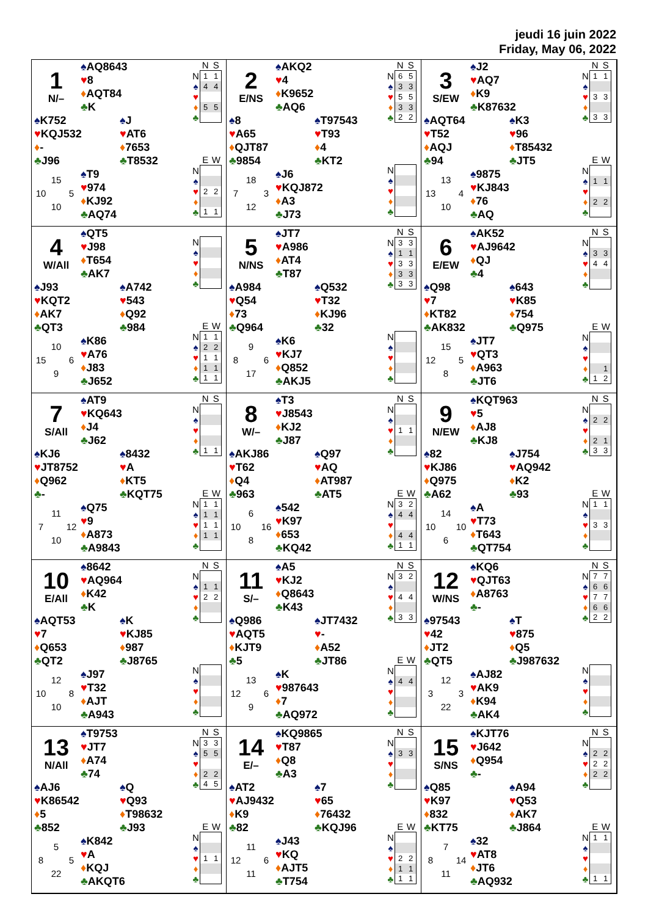jeudi 16 juin 2022
Friday, May 06, 2022
1
N/–
♠AQ8643
♥8
♦AQT84
♣K
♠K752
♥KQJ532
♦-
♣J96
♠J
♥AT6
♦7653
♣T8532
15 10 5 10
♠T9
♥974
♦KJ92
♣AQ74
| | N | S |
| --- | --- | --- |
| N | 1 | 1 |
| ♠ | 4 | 4 |
| ♥ | | |
| ♦ | 5 | 5 |
| ♣ | | |
| | E | W |
| --- | --- | --- |
| N | | |
| ♠ | | |
| ♥ | 2 | 2 |
| ♦ | | |
| ♣ | 1 | 1 |
2
E/NS
♠AKQ2
♥4
♦K9652
♣AQ6
♠8
♥A65
♦QJT87
♣9854
♠T97543
♥T93
♦4
♣KT2
18 7 3 12
♠J6
♥KQJ872
♦A3
♣J73
| | N | S |
| --- | --- | --- |
| N | 6 | 5 |
| ♠ | 3 | 3 |
| ♥ | 5 | 5 |
| ♦ | 3 | 3 |
| ♣ | 2 | 2 |
| N | | |
| ♠ | | |
| ♥ | | |
| ♦ | | |
| ♣ | | |
3
S/EW
♠J2
♥AQ7
♦K9
♣K87632
♠AQT64
♥T52
♦AQJ
♣94
♠K3
♥96
♦T85432
♣JT5
13 13 4 10
♠9875
♥KJ843
♦76
♣AQ
| | N | S |
| --- | --- | --- |
| N | 1 | 1 |
| ♠ | | |
| ♥ | 3 | 3 |
| ♦ | | |
| ♣ | 3 | 3 |
| | E | W |
| --- | --- | --- |
| N | | |
| ♠ | 1 | 1 |
| ♥ | | |
| ♦ | 2 | 2 |
| ♣ | | |
4
W/All
♠QT5
♥J98
♦T654
♣AK7
♠J93
♥KQT2
♦AK7
♣QT3
♠A742
♥543
♦Q92
♣984
10 15 6 9
♠K86
♥A76
♦J83
♣J652
| N | | |
| ♠ | | |
| ♥ | | |
| ♦ | | |
| ♣ | | |
| | E | W |
| --- | --- | --- |
| N | 1 | 1 |
| ♠ | 2 | 2 |
| ♥ | 1 | 1 |
| ♦ | 1 | 1 |
| ♣ | 1 | 1 |
5
N/NS
♠JT7
♥A986
♦AT4
♣T87
♠A984
♥Q54
♦73
♣Q964
♠Q532
♥T32
♦KJ96
♣32
9 8 6 17
♠K6
♥KJ7
♦Q852
♣AKJ5
| | N | S |
| --- | --- | --- |
| N | 3 | 3 |
| ♠ | 1 | 1 |
| ♥ | 3 | 3 |
| ♦ | 3 | 3 |
| ♣ | 3 | 3 |
| N | | |
| ♠ | | |
| ♥ | | |
| ♦ | | |
| ♣ | | |
6
E/EW
♠AK52
♥AJ9642
♦QJ
♣4
♠Q98
♥7
♦KT82
♣AK832
♠643
♥K85
♦754
♣Q975
15 12 5 8
♠JT7
♥QT3
♦A963
♣JT6
| | N | S |
| --- | --- | --- |
| N | | |
| ♠ | 3 | 3 |
| ♥ | 4 | 4 |
| ♦ | | |
| ♣ | | |
| | E | W |
| --- | --- | --- |
| N | | |
| ♠ | | |
| ♥ | | |
| ♦ | | 1 |
| ♣ | 1 | 2 |
7
S/All
♠AT9
♥KQ643
♦J4
♣J62
♠KJ6
♥JT8752
♦Q962
♣-
♠8432
♥A
♦KT5
♣KQT75
11 7 12 10
♠Q75
♥9
♦A873
♣A9843
| | N | S |
| --- | --- | --- |
| N | | |
| ♠ | | |
| ♥ | | |
| ♦ | | |
| ♣ | 1 | 1 |
| | E | W |
| --- | --- | --- |
| N | 1 | 1 |
| ♠ | 1 | 1 |
| ♥ | 1 | 1 |
| ♦ | 1 | 1 |
| ♣ | | |
8
W/–
♠T3
♥J8543
♦KJ2
♣J87
♠AKJ86
♥T62
♦Q4
♣963
♠Q97
♥AQ
♦AT987
♣AT5
6 10 16 8
♠542
♥K97
♦653
♣KQ42
| | N | S |
| --- | --- | --- |
| N | | |
| ♠ | | |
| ♥ | 1 | 1 |
| ♦ | | |
| ♣ | | |
| | E | W |
| --- | --- | --- |
| N | 3 | 2 |
| ♠ | 4 | 4 |
| ♥ | | |
| ♦ | 4 | 4 |
| ♣ | 1 | 1 |
9
N/EW
♠KQT963
♥5
♦AJ8
♣KJ8
♠82
♥KJ86
♦Q975
♣A62
♠J754
♥AQ942
♦K2
♣93
14 10 10 6
♠A
♥T73
♦T643
♣QT754
| | N | S |
| --- | --- | --- |
| N | | |
| ♠ | 2 | 2 |
| ♥ | | |
| ♦ | 2 | 1 |
| ♣ | 3 | 3 |
| | E | W |
| --- | --- | --- |
| N | 1 | 1 |
| ♠ | | |
| ♥ | 3 | 3 |
| ♦ | | |
| ♣ | | |
10
E/All
♠8642
♥AQ964
♦K42
♣K
♠AQT53
♥7
♦Q653
♣QT2
♠K
♥KJ85
♦987
♣J8765
12 10 8 10
♠J97
♥T32
♦AJT
♣A943
| | N | S |
| --- | --- | --- |
| N | | |
| ♠ | 1 | 1 |
| ♥ | 2 | 2 |
| ♦ | | |
| ♣ | | |
| N | | |
| ♠ | | |
| ♥ | | |
| ♦ | | |
| ♣ | | |
11
S/–
♠A5
♥KJ2
♦Q8643
♣K43
♠Q986
♥AQT5
♦KJT9
♣5
♠JT7432
♥-
♦A52
♣JT86
13 12 6 9
♠K
♥987643
♦7
♣AQ972
| | N | S |
| --- | --- | --- |
| N | 3 | 2 |
| ♠ | | |
| ♥ | 4 | 4 |
| ♦ | | |
| ♣ | 3 | 3 |
| | E | W |
| --- | --- | --- |
| N | | |
| ♠ | 4 | 4 |
| ♥ | | |
| ♦ | | |
| ♣ | | |
12
W/NS
♠KQ6
♥QJT63
♦A8763
♣-
♠97543
♥42
♦JT2
♣QT5
♠T
♥875
♦Q5
♣J987632
12 3 3 22
♠AJ82
♥AK9
♦K94
♣AK4
| | N | S |
| --- | --- | --- |
| N | 7 | 7 |
| ♠ | 6 | 6 |
| ♥ | 7 | 7 |
| ♦ | 6 | 6 |
| ♣ | 2 | 2 |
| N | | |
| ♠ | | |
| ♥ | | |
| ♦ | | |
| ♣ | | |
13
N/All
♠T9753
♥JT7
♦A74
♣74
♠AJ6
♥K86542
♦5
♣852
♠Q
♥Q93
♦T98632
♣J93
5 8 5 22
♠K842
♥A
♦KQJ
♣AKQT6
| | N | S |
| --- | --- | --- |
| N | 3 | 3 |
| ♠ | 5 | 5 |
| ♥ | | |
| ♦ | 2 | 2 |
| ♣ | 4 | 5 |
| | E | W |
| --- | --- | --- |
| N | | |
| ♠ | | |
| ♥ | 1 | 1 |
| ♦ | | |
| ♣ | | |
14
E/–
♠KQ9865
♥T87
♦Q8
♣A3
♠AT2
♥AJ9432
♦K9
♣82
♠7
♥65
♦76432
♣KQJ96
11 12 6 11
♠J43
♥KQ
♦AJT5
♣T754
| | N | S |
| --- | --- | --- |
| N | | |
| ♠ | 3 | 3 |
| ♥ | | |
| ♦ | | |
| ♣ | | |
| | E | W |
| --- | --- | --- |
| N | | |
| ♠ | | |
| ♥ | 2 | 2 |
| ♦ | 1 | 1 |
| ♣ | 1 | 1 |
15
S/NS
♠KJT76
♥J642
♦Q954
♣-
♠Q85
♥K97
♦832
♣KT75
♠A94
♥Q53
♦AK7
♣J864
7 8 14 11
♠32
♥AT8
♦JT6
♣AQ932
| | N | S |
| --- | --- | --- |
| N | | |
| ♠ | 2 | 2 |
| ♥ | 2 | 2 |
| ♦ | 2 | 2 |
| ♣ | | |
| | E | W |
| --- | --- | --- |
| N | 1 | 1 |
| ♠ | | |
| ♥ | | |
| ♦ | | |
| ♣ | 1 | 1 |